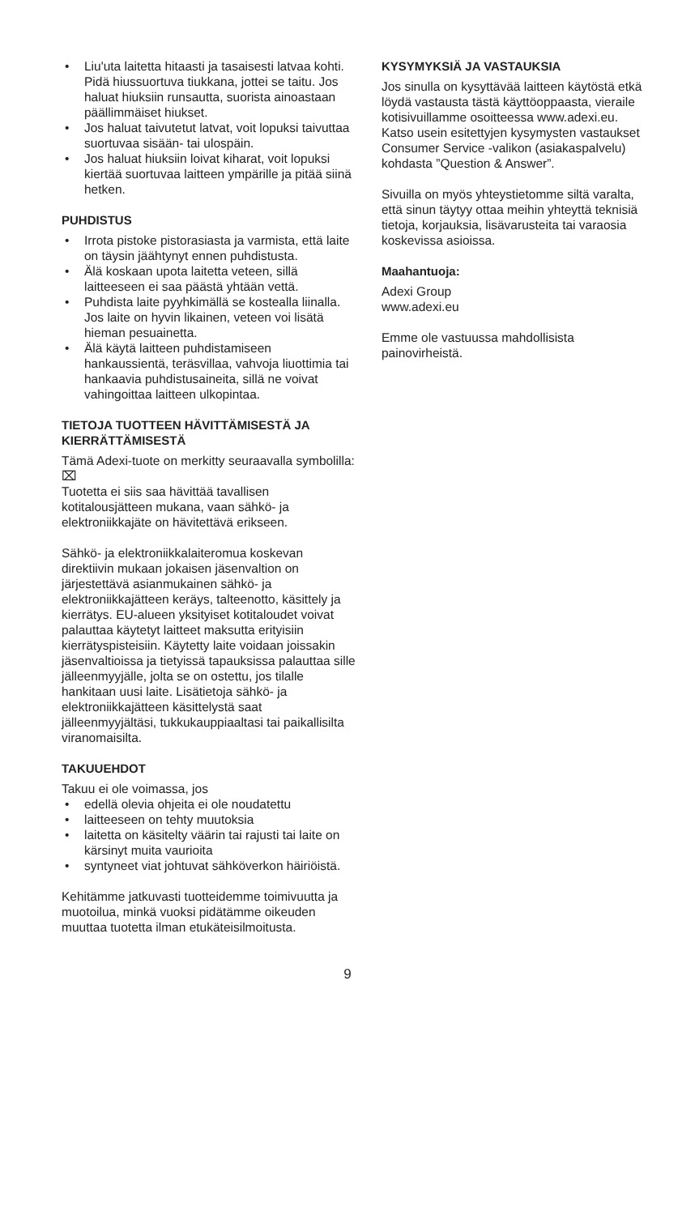• Liu'uta laitetta hitaasti ja tasaisesti latvaa kohti. Pidä hiussuortuva tiukkana, jottei se taitu. Jos haluat hiuksiin runsautta, suorista ainoastaan päällimmäiset hiukset.
• Jos haluat taivutetut latvat, voit lopuksi taivuttaa suortuvaa sisään- tai ulospäin.
• Jos haluat hiuksiin loivat kiharat, voit lopuksi kiertää suortuvaa laitteen ympärille ja pitää siinä hetken.
PUHDISTUS
• Irrota pistoke pistorasiasta ja varmista, että laite on täysin jäähtynyt ennen puhdistusta.
• Älä koskaan upota laitetta veteen, sillä laitteeseen ei saa päästä yhtään vettä.
• Puhdista laite pyyhkimällä se kostealla liinalla. Jos laite on hyvin likainen, veteen voi lisätä hieman pesuainetta.
• Älä käytä laitteen puhdistamiseen hankaussientä, teräsvillaa, vahvoja liuottimia tai hankaavia puhdistusaineita, sillä ne voivat vahingoittaa laitteen ulkopintaa.
TIETOJA TUOTTEEN HÄVITTÄMISESTÄ JA KIERRÄTTÄMISESTÄ
Tämä Adexi-tuote on merkitty seuraavalla symbolilla: ⌧
Tuotetta ei siis saa hävittää tavallisen kotitalousjätteen mukana, vaan sähkö- ja elektroniikkajäte on hävitettävä erikseen.
Sähkö- ja elektroniikkalaiteromua koskevan direktiivin mukaan jokaisen jäsenvaltion on järjestettävä asianmukainen sähkö- ja elektroniikkajätteen keräys, talteenotto, käsittely ja kierrätys. EU-alueen yksityiset kotitaloudet voivat palauttaa käytetyt laitteet maksutta erityisiin kierrätyspisteisiin. Käytetty laite voidaan joissakin jäsenvaltioissa ja tietyissä tapauksissa palauttaa sille jälleenmyyjälle, jolta se on ostettu, jos tilalle hankitaan uusi laite. Lisätietoja sähkö- ja elektroniikkajätteen käsittelystä saat jälleenmyyjältäsi, tukkukauppiaaltasi tai paikallisilta viranomaisilta.
TAKUUEHDOT
Takuu ei ole voimassa, jos
• edellä olevia ohjeita ei ole noudatettu
• laitteeseen on tehty muutoksia
• laitetta on käsitelty väärin tai rajusti tai laite on kärsinyt muita vaurioita
• syntyneet viat johtuvat sähköverkon häiriöistä.
Kehitämme jatkuvasti tuotteidemme toimivuutta ja muotoilua, minkä vuoksi pidätämme oikeuden muuttaa tuotetta ilman etukäteisilmoitusta.
KYSYMYKSIÄ JA VASTAUKSIA
Jos sinulla on kysyttävää laitteen käytöstä etkä löydä vastausta tästä käyttöoppaasta, vieraile kotisivuillamme osoitteessa www.adexi.eu.
Katso usein esitettyjen kysymysten vastaukset Consumer Service -valikon (asiakaspalvelu) kohdasta ”Question & Answer”.
Sivuilla on myös yhteystietomme siltä varalta, että sinun täytyy ottaa meihin yhteyttä teknisiä tietoja, korjauksia, lisävarusteita tai varaosia koskevissa asioissa.
Maahantuoja:
Adexi Group
www.adexi.eu
Emme ole vastuussa mahdollisista painovirheistä.
9